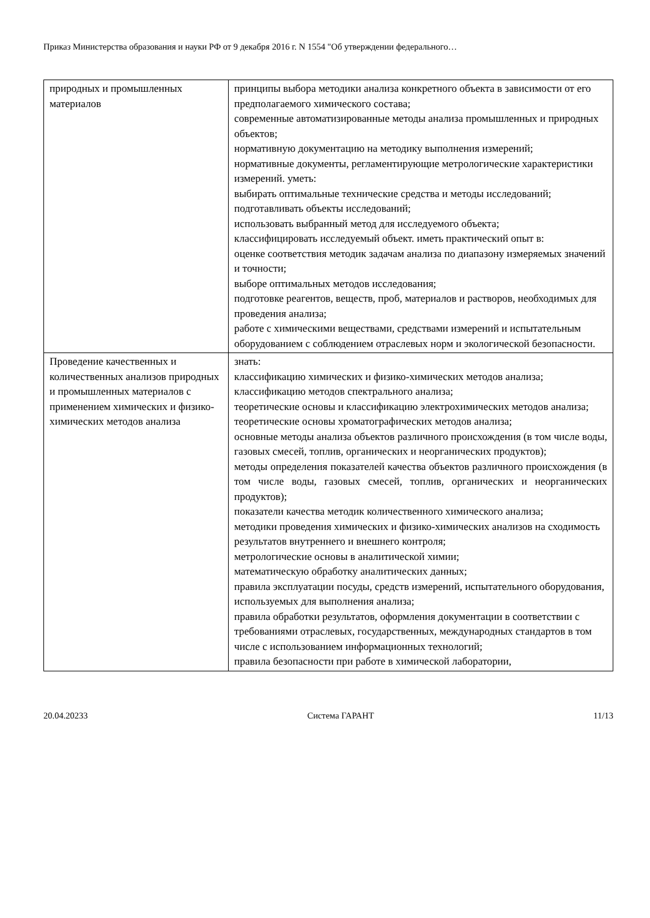Приказ Министерства образования и науки РФ от 9 декабря 2016 г. N 1554 "Об утверждении федерального…
| природных и промышленных материалов | принципы выбора методики анализа конкретного объекта в зависимости от его предполагаемого химического состава; современные автоматизированные методы анализа промышленных и природных объектов; нормативную документацию на методику выполнения измерений; нормативные документы, регламентирующие метрологические характеристики измерений. уметь: выбирать оптимальные технические средства и методы исследований; подготавливать объекты исследований; использовать выбранный метод для исследуемого объекта; классифицировать исследуемый объект. иметь практический опыт в: оценке соответствия методик задачам анализа по диапазону измеряемых значений и точности; выборе оптимальных методов исследования; подготовке реагентов, веществ, проб, материалов и растворов, необходимых для проведения анализа; работе с химическими веществами, средствами измерений и испытательным оборудованием с соблюдением отраслевых норм и экологической безопасности. |
| Проведение качественных и количественных анализов природных и промышленных материалов с применением химических и физико-химических методов анализа | знать: классификацию химических и физико-химических методов анализа; классификацию методов спектрального анализа; теоретические основы и классификацию электрохимических методов анализа; теоретические основы хроматографических методов анализа; основные методы анализа объектов различного происхождения (в том числе воды, газовых смесей, топлив, органических и неорганических продуктов); методы определения показателей качества объектов различного происхождения (в том числе воды, газовых смесей, топлив, органических и неорганических продуктов); показатели качества методик количественного химического анализа; методики проведения химических и физико-химических анализов на сходимость результатов внутреннего и внешнего контроля; метрологические основы в аналитической химии; математическую обработку аналитических данных; правила эксплуатации посуды, средств измерений, испытательного оборудования, используемых для выполнения анализа; правила обработки результатов, оформления документации в соответствии с требованиями отраслевых, государственных, международных стандартов в том числе с использованием информационных технологий; правила безопасности при работе в химической лаборатории, |
20.04.20233 Система ГАРАНТ 11/13